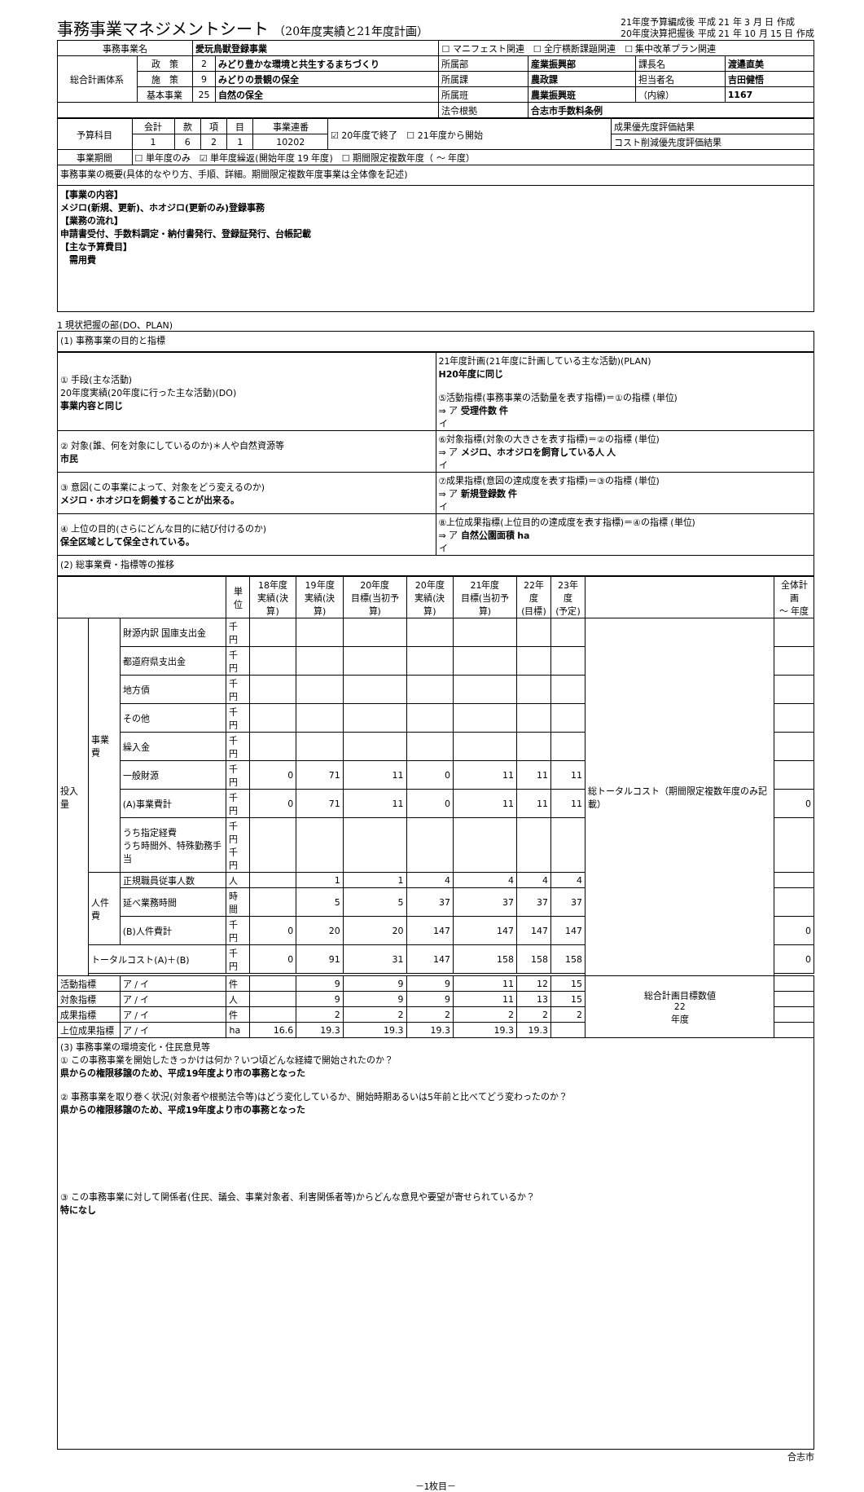事務事業マネジメントシート （20年度実績と21年度計画）
21年度予算編成後 平成 21 年 3 月 日 作成
20年度決算把握後 平成 21 年 10 月 15 日 作成
| 事務事業名 | | 愛玩鳥獣登録事業 | | ☐ マニフェスト関連 ☐ 全庁横断課題関連 ☐ 集中改革プラン関連 | | | |
| 総合計画体系 | 政 策 | 2 | みどり豊かな環境と共生するまちづくり | 所属部 | 産業振興部 | 課長名 | 渡邉直美 |
| | 施 策 | 9 | みどりの景観の保全 | 所属課 | 農政課 | 担当者名 | 吉田健悟 |
| | 基本事業 | 25 | 自然の保全 | 所属班 | 農業振興班 | （内線） | 1167 |
| | | | | 法令根拠 | 合志市手数料条例 | | |
| 予算科目 | 会計 | 款 | 項 | 目 | 事業連番 | ☑ 20年度で終了 ☐ 21年度から開始 | 成果優先度評価結果 |
| | 1 | 6 | 2 | 1 | 10202 | | コスト削減優先度評価結果 |
| 事業期間 | ☐ 単年度のみ ☑ 単年度繰返(開始年度 19 年度) ☐ 期間限定複数年度（ 〜 年度） | | | | | | |
事務事業の概要(具体的なやり方、手順、詳細。期間限定複数年度事業は全体像を記述)
【事業の内容】
メジロ(新規、更新)、ホオジロ(更新のみ)登録事務
【業務の流れ】
申請書受付、手数料調定・納付書発行、登録証発行、台帳記載
【主な予算費目】
　需用費
1 現状把握の部(DO、PLAN)
(1) 事務事業の目的と指標
| ① 手段(主な活動) 20年度実績(20年度に行った主な活動)(DO) 事業内容と同じ | 21年度計画(21年度に計画している主な活動)(PLAN) H20年度に同じ ⑤活動指標(事務事業の活動量を表す指標)＝①の指標 (単位) ⇒ ア 受理件数 件 イ |
| ② 対象(誰、何を対象にしているのか)＊人や自然資源等 市民 | ⑥対象指標(対象の大きさを表す指標)＝②の指標 (単位) ⇒ ア メジロ、ホオジロを飼育している人 人 イ |
| ③ 意図(この事業によって、対象をどう変えるのか) メジロ・ホオジロを飼養することが出来る。 | ⑦成果指標(意図の達成度を表す指標)＝③の指標 (単位) ⇒ ア 新規登録数 件 イ |
| ④ 上位の目的(さらにどんな目的に結び付けるのか) 保全区域として保全されている。 | ⑧上位成果指標(上位目的の達成度を表す指標)＝④の指標 (単位) ⇒ ア 自然公園面積 ha イ |
(2) 総事業費・指標等の推移
| | | | 単位 | 18年度 実績(決算) | 19年度 実績(決算) | 20年度 目標(当初予算) | 20年度 実績(決算) | 21年度 目標(当初予算) | 22年度 (目標) | 23年度 (予定) | | 全体計画 〜 年度 |
| --- | --- | --- | --- | --- | --- | --- | --- | --- | --- | --- | --- | --- |
| 投入量 | 事業費 | 財源内訳 国庫支出金 | 千円 | | | | | | | | 総トータルコスト（期間限定複数年度のみ記載） | |
| | | 都道府県支出金 | 千円 | | | | | | | | | |
| | | 地方債 | 千円 | | | | | | | | | |
| | | その他 | 千円 | | | | | | | | | |
| | | 繰入金 | 千円 | | | | | | | | | |
| | | 一般財源 | 千円 | 0 | 71 | 11 | 0 | 11 | 11 | 11 | | |
| | | (A)事業費計 | 千円 | 0 | 71 | 11 | 0 | 11 | 11 | 11 | | 0 |
| | | うち指定経費 うち時間外、特殊勤務手当 | 千円 千円 | | | | | | | | | |
| | 人件費 | 正規職員従事人数 | 人 | | 1 | 1 | 4 | 4 | 4 | 4 | | |
| | | 延べ業務時間 | 時間 | | 5 | 5 | 37 | 37 | 37 | 37 | | |
| | | (B)人件費計 | 千円 | 0 | 20 | 20 | 147 | 147 | 147 | 147 | | 0 |
| | トータルコスト(A)＋(B) | | 千円 | 0 | 91 | 31 | 147 | 158 | 158 | 158 | | 0 |
| 活動指標 | | ア / イ | 件 | | 9 | 9 | 9 | 11 | 12 | 15 | 総合計画目標数値 22 年度 | |
| 対象指標 | | ア / イ | 人 | | 9 | 9 | 9 | 11 | 13 | 15 | | |
| 成果指標 | | ア / イ | 件 | | 2 | 2 | 2 | 2 | 2 | 2 | | |
| 上位成果指標 | | ア / イ | ha | 16.6 | 19.3 | 19.3 | 19.3 | 19.3 | 19.3 | | | |
(3) 事務事業の環境変化・住民意見等
① この事務事業を開始したきっかけは何か？いつ頃どんな経緯で開始されたのか？
県からの権限移譲のため、平成19年度より市の事務となった
② 事務事業を取り巻く状況(対象者や根拠法令等)はどう変化しているか、開始時期あるいは5年前と比べてどう変わったのか？
県からの権限移譲のため、平成19年度より市の事務となった
③ この事務事業に対して関係者(住民、議会、事業対象者、利害関係者等)からどんな意見や要望が寄せられているか？
特になし
合志市
－1枚目－